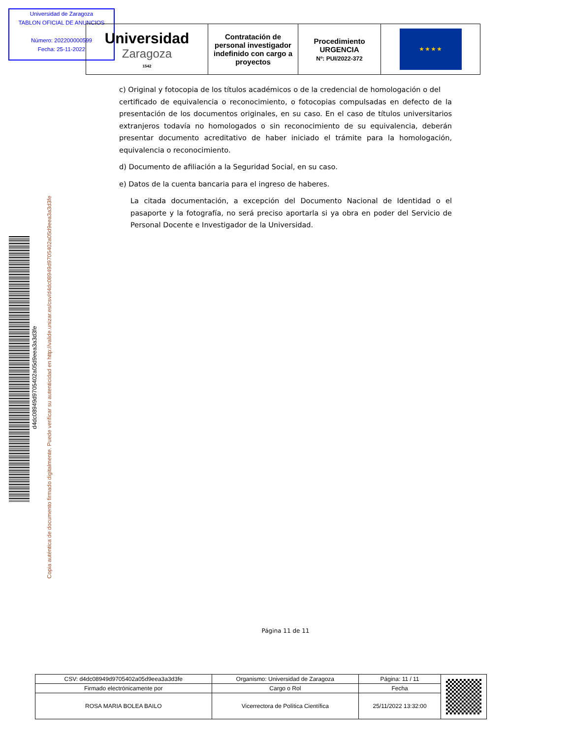Universidad de Zaragoza
TABLON OFICIAL DE ANUNCIOS
Número: 202200000599
Fecha: 25-11-2022
| Universidad Zaragoza 1542 | Contratación de personal investigador indefinido con cargo a proyectos | Procedimiento URGENCIA Nº: PUI/2022-372 | ★ ★ ★ ★ |
c) Original y fotocopia de los títulos académicos o de la credencial de homologación o del certificado de equivalencia o reconocimiento, o fotocopias compulsadas en defecto de la presentación de los documentos originales, en su caso. En el caso de títulos universitarios extranjeros todavía no homologados o sin reconocimiento de su equivalencia, deberán presentar documento acreditativo de haber iniciado el trámite para la homologación, equivalencia o reconocimiento.
d) Documento de afiliación a la Seguridad Social, en su caso.
e) Datos de la cuenta bancaria para el ingreso de haberes.
La citada documentación, a excepción del Documento Nacional de Identidad o el pasaporte y la fotografía, no será preciso aportarla si ya obra en poder del Servicio de Personal Docente e Investigador de la Universidad.
d4dc08949d9705402a05d9eea3a3d3fe
Copia auténtica de documento firmado digitalmente. Puede verificar su autenticidad en http://valide.unizar.es/csv/d4dc08949d9705402a05d9eea3a3d3fe
Página 11 de 11
| CSV: d4dc08949d9705402a05d9eea3a3d3fe | Organismo: Universidad de Zaragoza | Página: 11 / 11 | |
| Firmado electrónicamente por | Cargo o Rol | Fecha | |
| ROSA MARIA BOLEA BAILO | Vicerrectora de Política Científica | 25/11/2022 13:32:00 | |